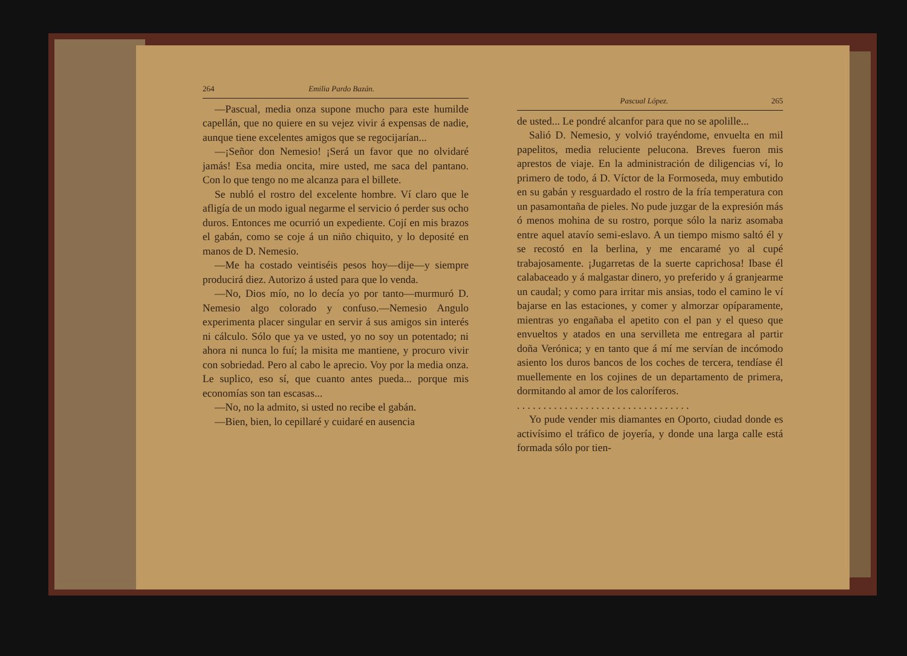264 Emilia Pardo Bazán.
—Pascual, media onza supone mucho para este humilde capellán, que no quiere en su vejez vivir á expensas de nadie, aunque tiene excelentes amigos que se regocijarían...
—¡Señor don Nemesio! ¡Será un favor que no olvidaré jamás! Esa media oncita, mire usted, me saca del pantano. Con lo que tengo no me alcanza para el billete.
Se nubló el rostro del excelente hombre. Ví claro que le afligía de un modo igual negarme el servicio ó perder sus ocho duros. Entonces me ocurrió un expediente. Cojí en mis brazos el gabán, como se coje á un niño chiquito, y lo deposité en manos de D. Nemesio.
—Me ha costado veintiséis pesos hoy—dije—y siempre producirá diez. Autorizo á usted para que lo venda.
—No, Dios mío, no lo decía yo por tanto—murmuró D. Nemesio algo colorado y confuso.—Nemesio Angulo experimenta placer singular en servir á sus amigos sin interés ni cálculo. Sólo que ya ve usted, yo no soy un potentado; ni ahora ni nunca lo fuí; la misita me mantiene, y procuro vivir con sobriedad. Pero al cabo le aprecio. Voy por la media onza. Le suplico, eso sí, que cuanto antes pueda... porque mis economías son tan escasas...
—No, no la admito, si usted no recibe el gabán.
—Bien, bien, lo cepillaré y cuidaré en ausencia
Pascual López. 265
de usted... Le pondré alcanfor para que no se apolille...
Salió D. Nemesio, y volvió trayéndome, envuelta en mil papelitos, media reluciente pelucona. Breves fueron mis aprestos de viaje. En la administración de diligencias ví, lo primero de todo, á D. Víctor de la Formoseda, muy embutido en su gabán y resguardado el rostro de la fría temperatura con un pasamontaña de pieles. No pude juzgar de la expresión más ó menos mohina de su rostro, porque sólo la nariz asomaba entre aquel atavío semi-eslavo. A un tiempo mismo saltó él y se recostó en la berlina, y me encaramé yo al cupé trabajosamente. ¡Jugarretas de la suerte caprichosa! Ibase él calabaceado y á malgastar dinero, yo preferido y á granjearme un caudal; y como para irritar mis ansias, todo el camino le ví bajarse en las estaciones, y comer y almorzar opíparamente, mientras yo engañaba el apetito con el pan y el queso que envueltos y atados en una servilleta me entregara al partir doña Verónica; y en tanto que á mí me servían de incómodo asiento los duros bancos de los coches de tercera, tendíase él muellemente en los cojines de un departamento de primera, dormitando al amor de los caloríferos.
. . . . . . . . . . . . . . . . . . . . . . . . . . . . . . . . .
Yo pude vender mis diamantes en Oporto, ciudad donde es activísimo el tráfico de joyería, y donde una larga calle está formada sólo por tien-